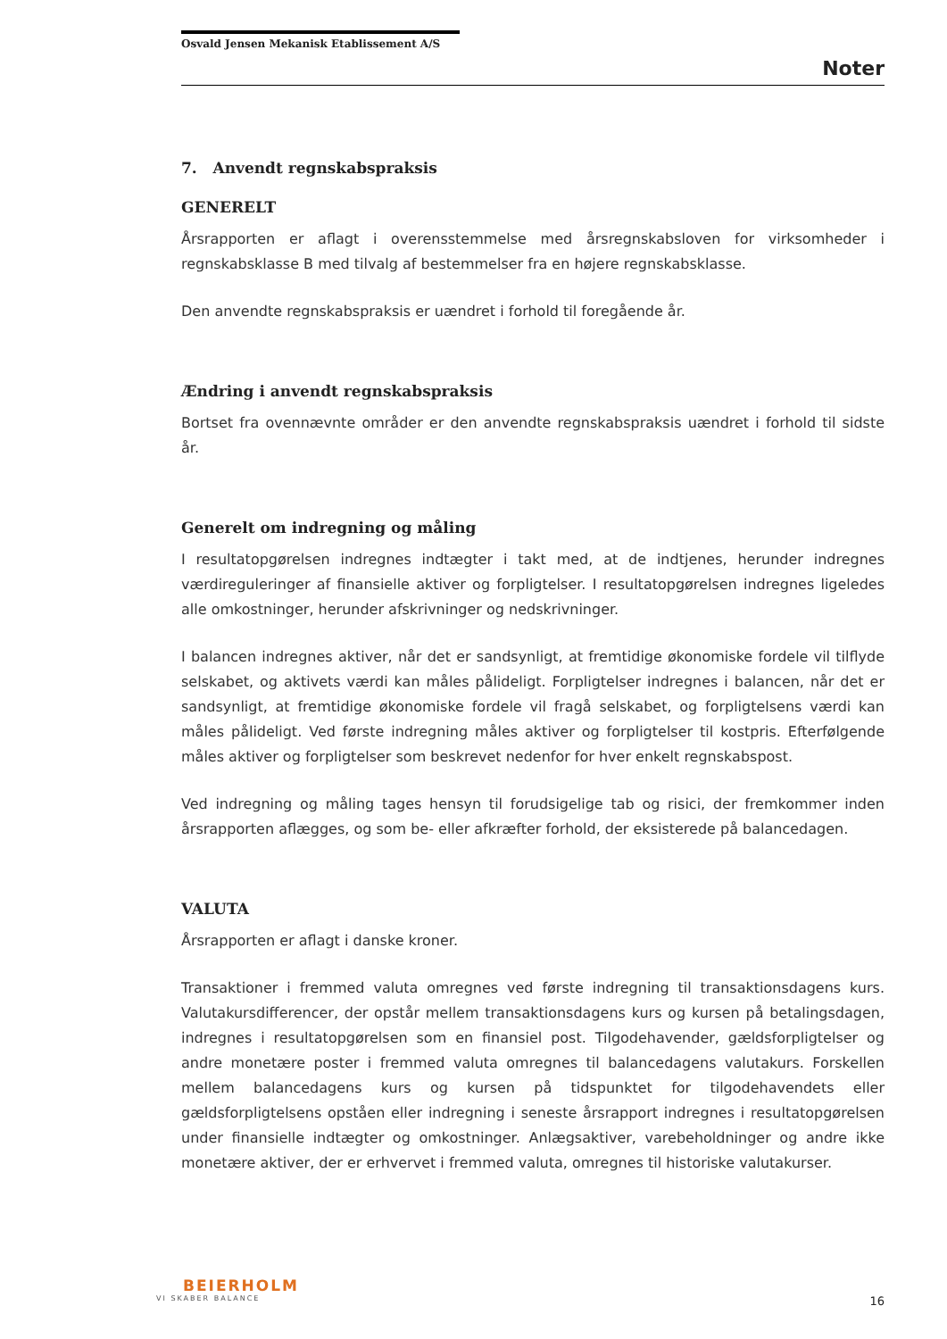Osvald Jensen Mekanisk Etablissement A/S
Noter
7. Anvendt regnskabspraksis
GENERELT
Årsrapporten er aflagt i overensstemmelse med årsregnskabsloven for virksomheder i regnskabsklasse B med tilvalg af bestemmelser fra en højere regnskabsklasse.
Den anvendte regnskabspraksis er uændret i forhold til foregående år.
Ændring i anvendt regnskabspraksis
Bortset fra ovennævnte områder er den anvendte regnskabspraksis uændret i forhold til sidste år.
Generelt om indregning og måling
I resultatopgørelsen indregnes indtægter i takt med, at de indtjenes, herunder indregnes værdireguleringer af finansielle aktiver og forpligtelser. I resultatopgørelsen indregnes ligeledes alle omkostninger, herunder afskrivninger og nedskrivninger.
I balancen indregnes aktiver, når det er sandsynligt, at fremtidige økonomiske fordele vil tilflyde selskabet, og aktivets værdi kan måles pålideligt. Forpligtelser indregnes i balancen, når det er sandsynligt, at fremtidige økonomiske fordele vil fragå selskabet, og forpligtelsens værdi kan måles pålideligt. Ved første indregning måles aktiver og forpligtelser til kostpris. Efterfølgende måles aktiver og forpligtelser som beskrevet nedenfor for hver enkelt regnskabspost.
Ved indregning og måling tages hensyn til forudsigelige tab og risici, der fremkommer inden årsrapporten aflægges, og som be- eller afkræfter forhold, der eksisterede på balancedagen.
VALUTA
Årsrapporten er aflagt i danske kroner.
Transaktioner i fremmed valuta omregnes ved første indregning til transaktionsdagens kurs. Valutakursdifferencer, der opstår mellem transaktionsdagens kurs og kursen på betalingsdagen, indregnes i resultatopgørelsen som en finansiel post. Tilgodehavender, gældsforpligtelser og andre monetære poster i fremmed valuta omregnes til balancedagens valutakurs. Forskellen mellem balancedagens kurs og kursen på tidspunktet for tilgodehavendets eller gældsforpligtelsens opståen eller indregning i seneste årsrapport indregnes i resultatopgørelsen under finansielle indtægter og omkostninger. Anlægsaktiver, varebeholdninger og andre ikke monetære aktiver, der er erhvervet i fremmed valuta, omregnes til historiske valutakurser.
BEIERHOLM
VI SKABER BALANCE
16